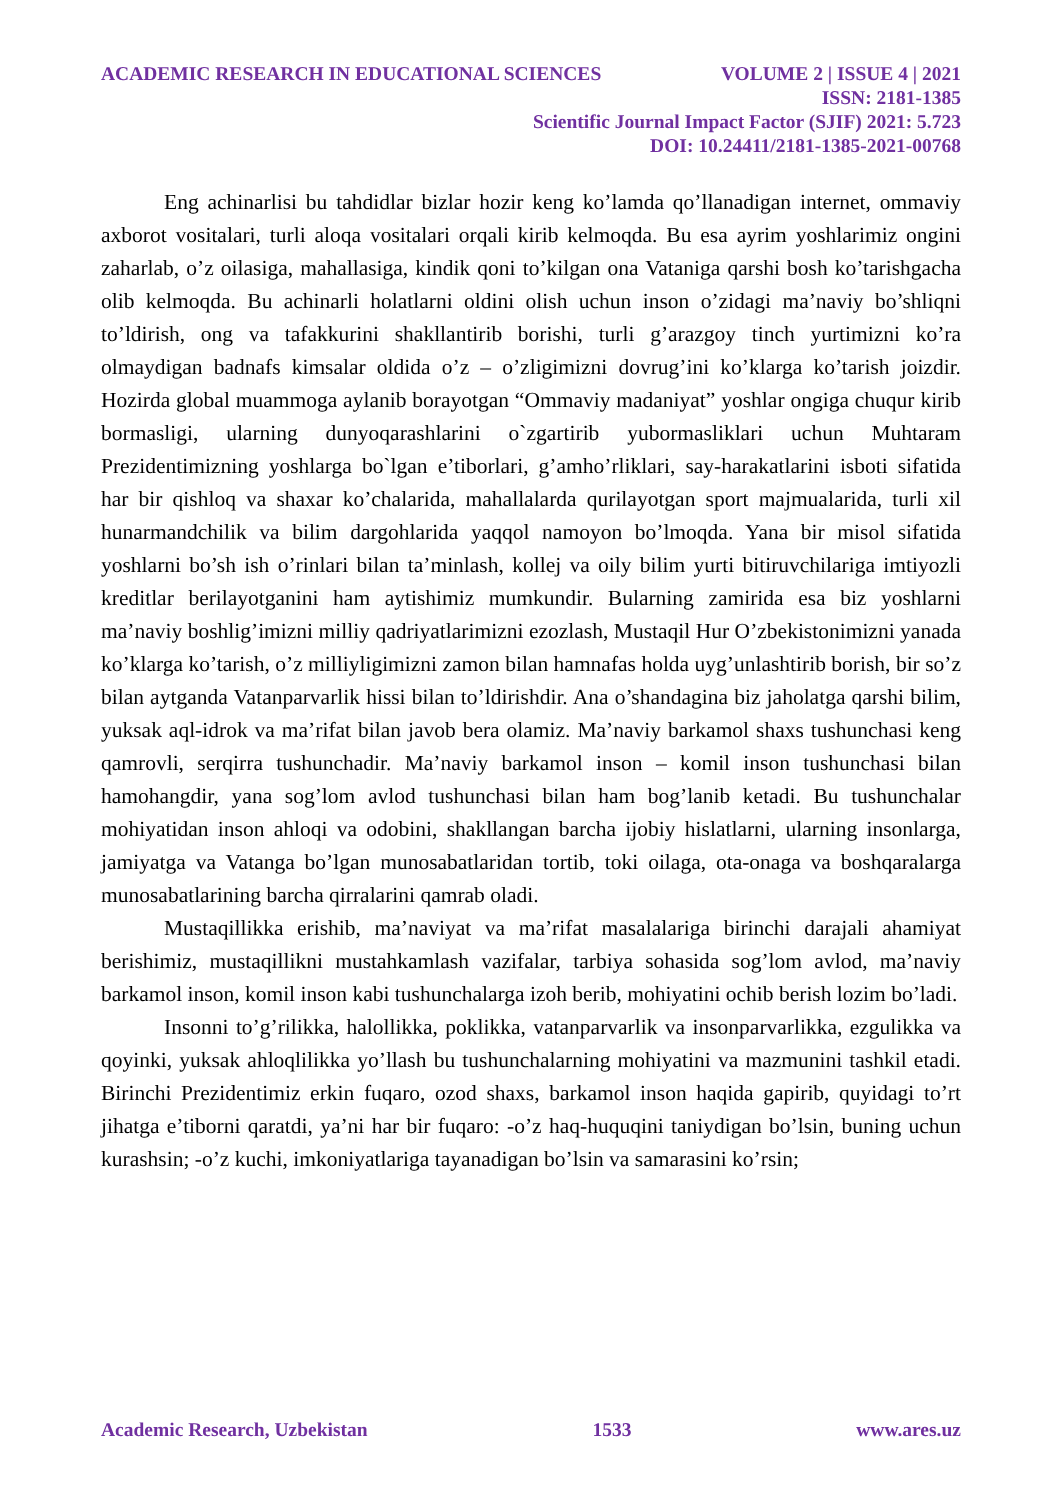ACADEMIC RESEARCH IN EDUCATIONAL SCIENCES VOLUME 2 | ISSUE 4 | 2021
ISSN: 2181-1385
Scientific Journal Impact Factor (SJIF) 2021: 5.723
DOI: 10.24411/2181-1385-2021-00768
Eng achinarlisi bu tahdidlar bizlar hozir keng ko’lamda qo’llanadigan internet, ommaviy axborot vositalari, turli aloqa vositalari orqali kirib kelmoqda. Bu esa ayrim yoshlarimiz ongini zaharlab, o’z oilasiga, mahallasiga, kindik qoni to’kilgan ona Vataniga qarshi bosh ko’tarishgacha olib kelmoqda. Bu achinarli holatlarni oldini olish uchun inson o’zidagi ma’naviy bo’shliqni to’ldirish, ong va tafakkurini shakllantirib borishi, turli g’arazgoy tinch yurtimizni ko’ra olmaydigan badnafs kimsalar oldida o’z – o’zligimizni dovrug’ini ko’klarga ko’tarish joizdir. Hozirda global muammoga aylanib borayotgan “Ommaviy madaniyat” yoshlar ongiga chuqur kirib bormasligi, ularning dunyoqarashlarini o`zgartirib yubormasliklari uchun Muhtaram Prezidentimizning yoshlarga bo`lgan e’tiborlari, g’amho’rliklari, say-harakatlarini isboti sifatida har bir qishloq va shaxar ko’chalarida, mahallalarda qurilayotgan sport majmualarida, turli xil hunarmandchilik va bilim dargohlarida yaqqol namoyon bo’lmoqda. Yana bir misol sifatida yoshlarni bo’sh ish o’rinlari bilan ta’minlash, kollej va oily bilim yurti bitiruvchilariga imtiyozli kreditlar berilayotganini ham aytishimiz mumkundir. Bularning zamirida esa biz yoshlarni ma’naviy boshlig’imizni milliy qadriyatlarimizni ezozlash, Mustaqil Hur O’zbekistonimizni yanada ko’klarga ko’tarish, o’z milliyligimizni zamon bilan hamnafas holda uyg’unlashtirib borish, bir so’z bilan aytganda Vatanparvarlik hissi bilan to’ldirishdir. Ana o’shandagina biz jaholatga qarshi bilim, yuksak aql-idrok va ma’rifat bilan javob bera olamiz. Ma’naviy barkamol shaxs tushunchasi keng qamrovli, serqirra tushunchadir. Ma’naviy barkamol inson – komil inson tushunchasi bilan hamohangdir, yana sog’lom avlod tushunchasi bilan ham bog’lanib ketadi. Bu tushunchalar mohiyatidan inson ahloqi va odobini, shakllangan barcha ijobiy hislatlarni, ularning insonlarga, jamiyatga va Vatanga bo’lgan munosabatlaridan tortib, toki oilaga, ota-onaga va boshqaralarga munosabatlarining barcha qirralarini qamrab oladi.
Mustaqillikka erishib, ma’naviyat va ma’rifat masalalariga birinchi darajali ahamiyat berishimiz, mustaqillikni mustahkamlash vazifalar, tarbiya sohasida sog’lom avlod, ma’naviy barkamol inson, komil inson kabi tushunchalarga izoh berib, mohiyatini ochib berish lozim bo’ladi.
Insonni to’g’rilikka, halollikka, poklikka, vatanparvarlik va insonparvarlikka, ezgulikka va qoyinki, yuksak ahloqlilikka yo’llash bu tushunchalarning mohiyatini va mazmunini tashkil etadi. Birinchi Prezidentimiz erkin fuqaro, ozod shaxs, barkamol inson haqida gapirib, quyidagi to’rt jihatga e’tiborni qaratdi, ya’ni har bir fuqaro: -o’z haq-huquqini taniydigan bo’lsin, buning uchun kurashsin; -o’z kuchi, imkoniyatlariga tayanadigan bo’lsin va samarasini ko’rsin;
Academic Research, Uzbekistan 1533 www.ares.uz